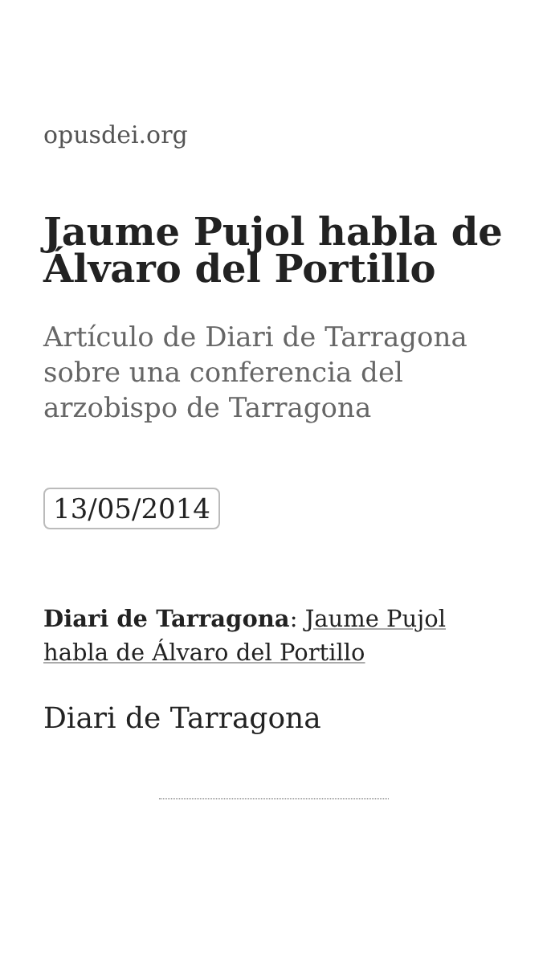opusdei.org
Jaume Pujol habla de Álvaro del Portillo
Artículo de Diari de Tarragona sobre una conferencia del arzobispo de Tarragona
13/05/2014
Diari de Tarragona: Jaume Pujol habla de Álvaro del Portillo
Diari de Tarragona